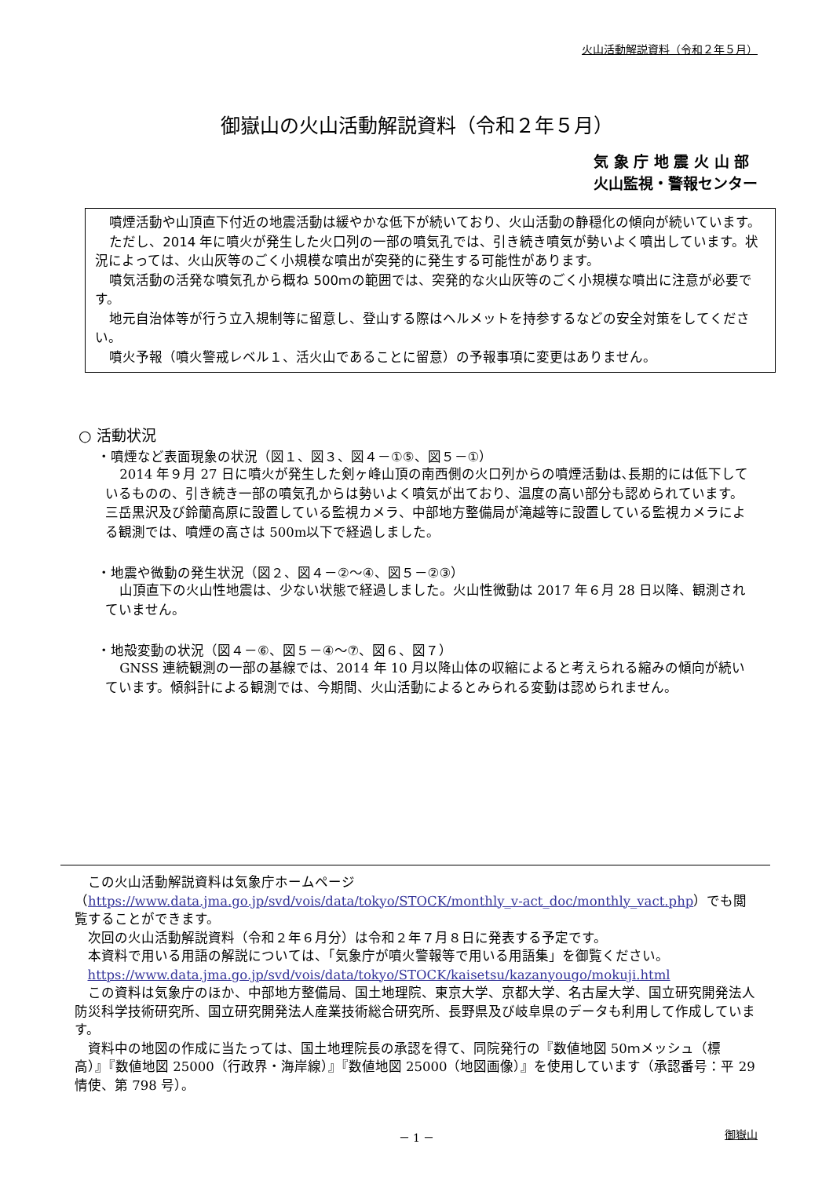火山活動解説資料（令和２年５月）
御嶽山の火山活動解説資料（令和２年５月）
気 象 庁 地 震 火 山 部
火山監視・警報センター
噴煙活動や山頂直下付近の地震活動は緩やかな低下が続いており、火山活動の静穏化の傾向が続いています。
ただし、2014 年に噴火が発生した火口列の一部の噴気孔では、引き続き噴気が勢いよく噴出しています。状況によっては、火山灰等のごく小規模な噴出が突発的に発生する可能性があります。
噴気活動の活発な噴気孔から概ね 500ｍの範囲では、突発的な火山灰等のごく小規模な噴出に注意が必要です。
地元自治体等が行う立入規制等に留意し、登山する際はヘルメットを持参するなどの安全対策をしてください。
噴火予報（噴火警戒レベル１、活火山であることに留意）の予報事項に変更はありません。
○ 活動状況
・噴煙など表面現象の状況（図１、図３、図４－①⑤、図５－①）
2014 年９月 27 日に噴火が発生した剣ヶ峰山頂の南西側の火口列からの噴煙活動は､長期的には低下しているものの、引き続き一部の噴気孔からは勢いよく噴気が出ており、温度の高い部分も認められています。三岳黒沢及び鈴蘭高原に設置している監視カメラ、中部地方整備局が滝越等に設置している監視カメラによる観測では、噴煙の高さは 500m以下で経過しました。
・地震や微動の発生状況（図２、図４－②～④、図５－②③）
山頂直下の火山性地震は、少ない状態で経過しました。火山性微動は 2017 年６月 28 日以降、観測されていません。
・地殻変動の状況（図４－⑥、図５－④～⑦、図６、図７）
GNSS 連続観測の一部の基線では、2014 年 10 月以降山体の収縮によると考えられる縮みの傾向が続いています。傾斜計による観測では、今期間、火山活動によるとみられる変動は認められません。
この火山活動解説資料は気象庁ホームページ（https://www.data.jma.go.jp/svd/vois/data/tokyo/STOCK/monthly_v-act_doc/monthly_vact.php）でも閲覧することができます。
次回の火山活動解説資料（令和２年６月分）は令和２年７月８日に発表する予定です。
本資料で用いる用語の解説については、「気象庁が噴火警報等で用いる用語集」を御覧ください。
https://www.data.jma.go.jp/svd/vois/data/tokyo/STOCK/kaisetsu/kazanyougo/mokuji.html
この資料は気象庁のほか、中部地方整備局、国土地理院、東京大学、京都大学、名古屋大学、国立研究開発法人防災科学技術研究所、国立研究開発法人産業技術総合研究所、長野県及び岐阜県のデータも利用して作成しています。
資料中の地図の作成に当たっては、国土地理院長の承認を得て、同院発行の『数値地図 50ｍメッシュ（標高）』『数値地図 25000（行政界・海岸線）』『数値地図 25000（地図画像）』を使用しています（承認番号：平 29 情使、第 798 号）。
－ 1 － 御嶽山